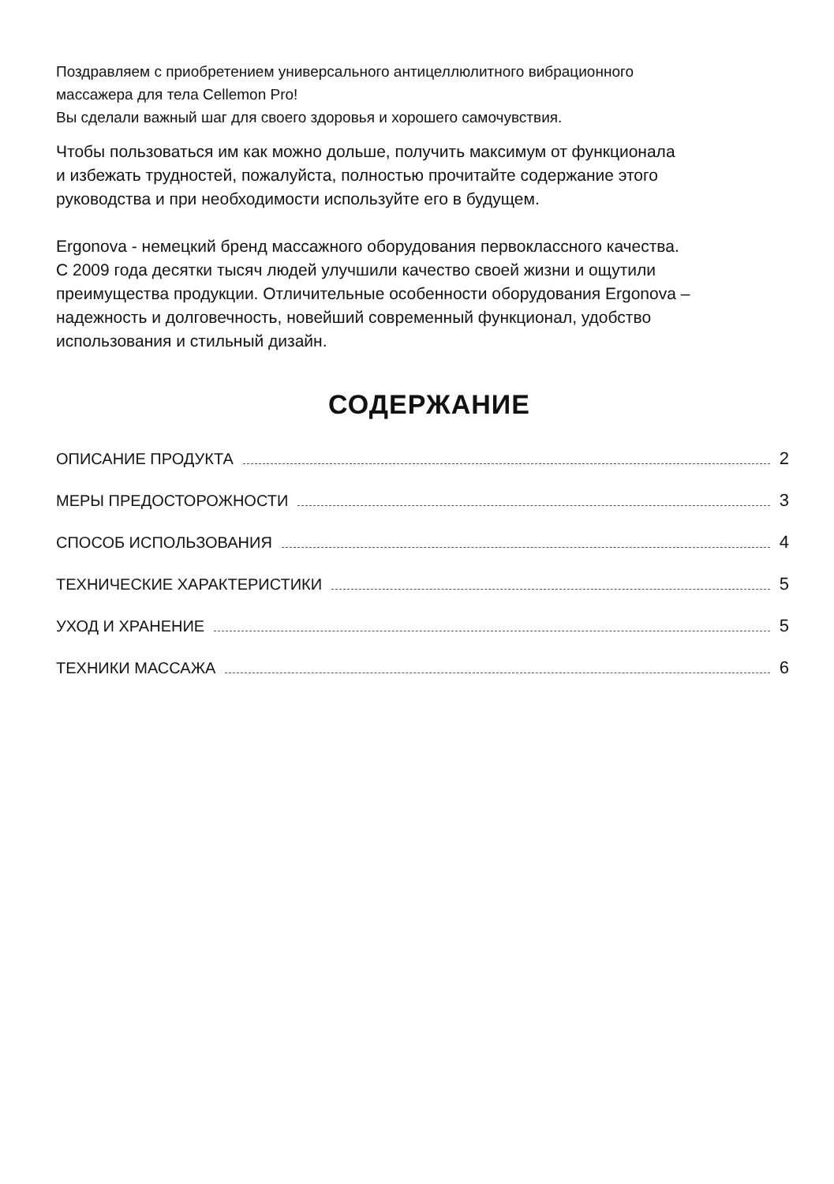Поздравляем с приобретением универсального антицеллюлитного вибрационного
массажера для тела Cellemon Pro!
Вы сделали важный шаг для своего здоровья и хорошего самочувствия.
Чтобы пользоваться им как можно дольше, получить максимум от функционала
и избежать трудностей, пожалуйста, полностью прочитайте содержание этого
руководства и при необходимости используйте его в будущем.
Ergonova - немецкий бренд массажного оборудования первоклассного качества.
С 2009 года десятки тысяч людей улучшили качество своей жизни и ощутили
преимущества продукции. Отличительные особенности оборудования Ergonova –
надежность и долговечность, новейший современный функционал, удобство
использования и стильный дизайн.
СОДЕРЖАНИЕ
ОПИСАНИЕ ПРОДУКТА 2
МЕРЫ ПРЕДОСТОРОЖНОСТИ 3
СПОСОБ ИСПОЛЬЗОВАНИЯ 4
ТЕХНИЧЕСКИЕ ХАРАКТЕРИСТИКИ 5
УХОД И ХРАНЕНИЕ 5
ТЕХНИКИ МАССАЖА 6